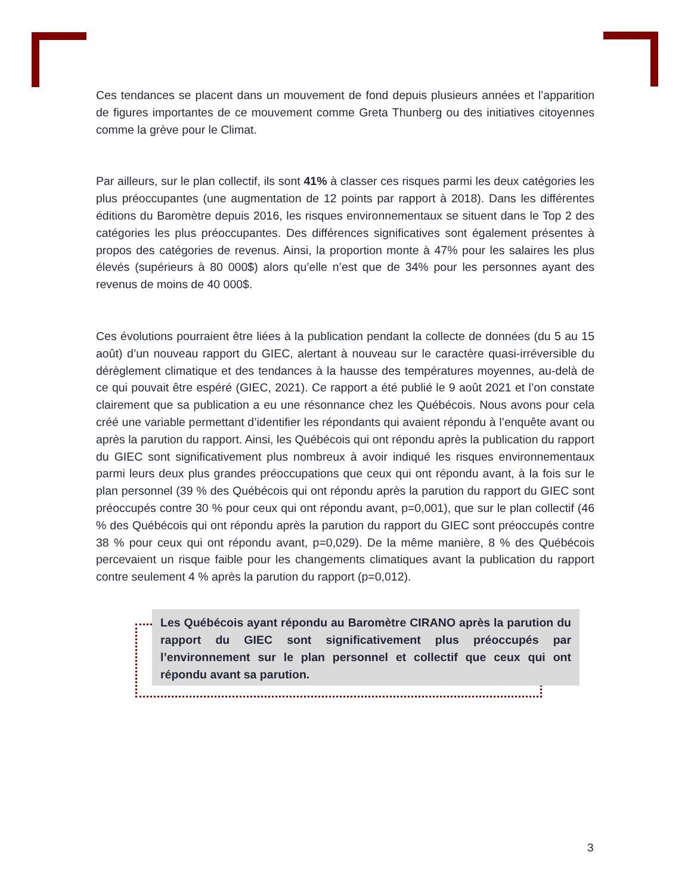Ces tendances se placent dans un mouvement de fond depuis plusieurs années et l’apparition de figures importantes de ce mouvement comme Greta Thunberg ou des initiatives citoyennes comme la grève pour le Climat.
Par ailleurs, sur le plan collectif, ils sont 41% à classer ces risques parmi les deux catégories les plus préoccupantes (une augmentation de 12 points par rapport à 2018). Dans les différentes éditions du Baromètre depuis 2016, les risques environnementaux se situent dans le Top 2 des catégories les plus préoccupantes. Des différences significatives sont également présentes à propos des catégories de revenus. Ainsi, la proportion monte à 47% pour les salaires les plus élevés (supérieurs à 80 000$) alors qu’elle n’est que de 34% pour les personnes ayant des revenus de moins de 40 000$.
Ces évolutions pourraient être liées à la publication pendant la collecte de données (du 5 au 15 août) d’un nouveau rapport du GIEC, alertant à nouveau sur le caractère quasi-irréversible du dérèglement climatique et des tendances à la hausse des températures moyennes, au-delà de ce qui pouvait être espéré (GIEC, 2021). Ce rapport a été publié le 9 août 2021 et l’on constate clairement que sa publication a eu une résonnance chez les Québécois. Nous avons pour cela créé une variable permettant d’identifier les répondants qui avaient répondu à l’enquête avant ou après la parution du rapport. Ainsi, les Québécois qui ont répondu après la publication du rapport du GIEC sont significativement plus nombreux à avoir indiqué les risques environnementaux parmi leurs deux plus grandes préoccupations que ceux qui ont répondu avant, à la fois sur le plan personnel (39 % des Québécois qui ont répondu après la parution du rapport du GIEC sont préoccupés contre 30 % pour ceux qui ont répondu avant, p=0,001), que sur le plan collectif (46 % des Québécois qui ont répondu après la parution du rapport du GIEC sont préoccupés contre 38 % pour ceux qui ont répondu avant, p=0,029). De la même manière, 8 % des Québécois percevaient un risque faible pour les changements climatiques avant la publication du rapport contre seulement 4 % après la parution du rapport (p=0,012).
Les Québécois ayant répondu au Baromètre CIRANO après la parution du rapport du GIEC sont significativement plus préoccupés par l’environnement sur le plan personnel et collectif que ceux qui ont répondu avant sa parution.
3